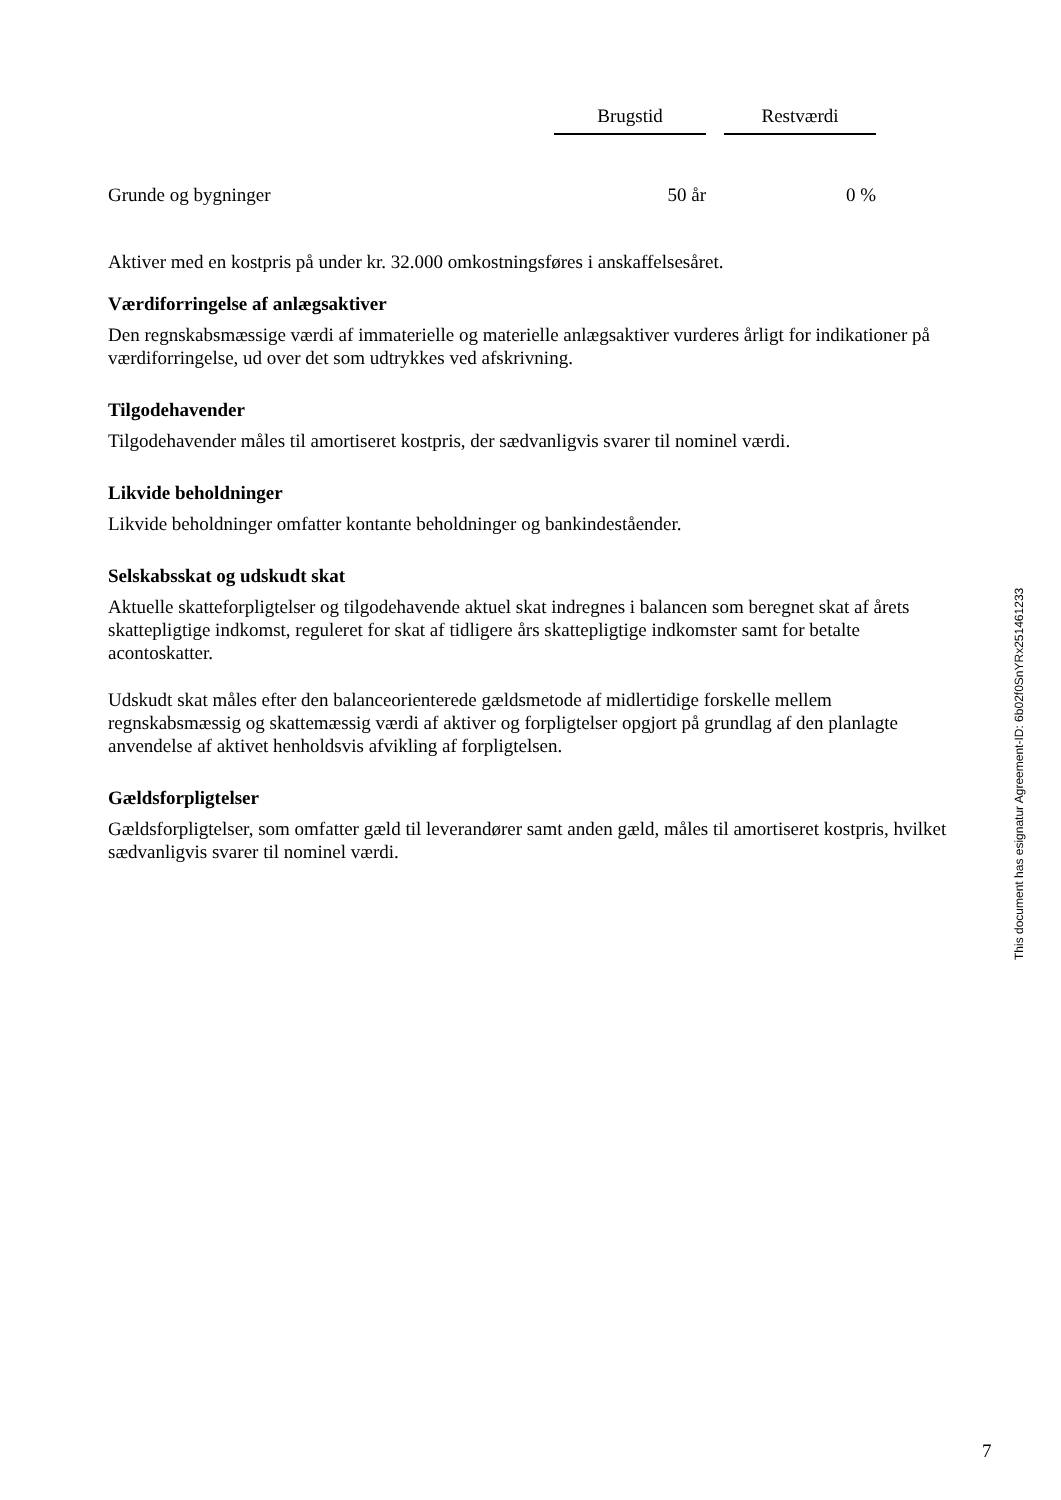| | Brugstid | | Restværdi |
| --- | --- | --- | --- |
| Grunde og bygninger | 50 år | | 0 % |
Aktiver med en kostpris på under kr. 32.000 omkostningsføres i anskaffelsesåret.
Værdiforringelse af anlægsaktiver
Den regnskabsmæssige værdi af immaterielle og materielle anlægsaktiver vurderes årligt for indikationer på værdiforringelse, ud over det som udtrykkes ved afskrivning.
Tilgodehavender
Tilgodehavender måles til amortiseret kostpris, der sædvanligvis svarer til nominel værdi.
Likvide beholdninger
Likvide beholdninger omfatter kontante beholdninger og bankindeståender.
Selskabsskat og udskudt skat
Aktuelle skatteforpligtelser og tilgodehavende aktuel skat indregnes i balancen som beregnet skat af årets skattepligtige indkomst, reguleret for skat af tidligere års skattepligtige indkomster samt for betalte acontoskatter.
Udskudt skat måles efter den balanceorienterede gældsmetode af midlertidige forskelle mellem regnskabsmæssig og skattemæssig værdi af aktiver og forpligtelser opgjort på grundlag af den planlagte anvendelse af aktivet henholdsvis afvikling af forpligtelsen.
Gældsforpligtelser
Gældsforpligtelser, som omfatter gæld til leverandører samt anden gæld, måles til amortiseret kostpris, hvilket sædvanligvis svarer til nominel værdi.
This document has esignatur Agreement-ID: 6b02f0SnYRx251461233
7